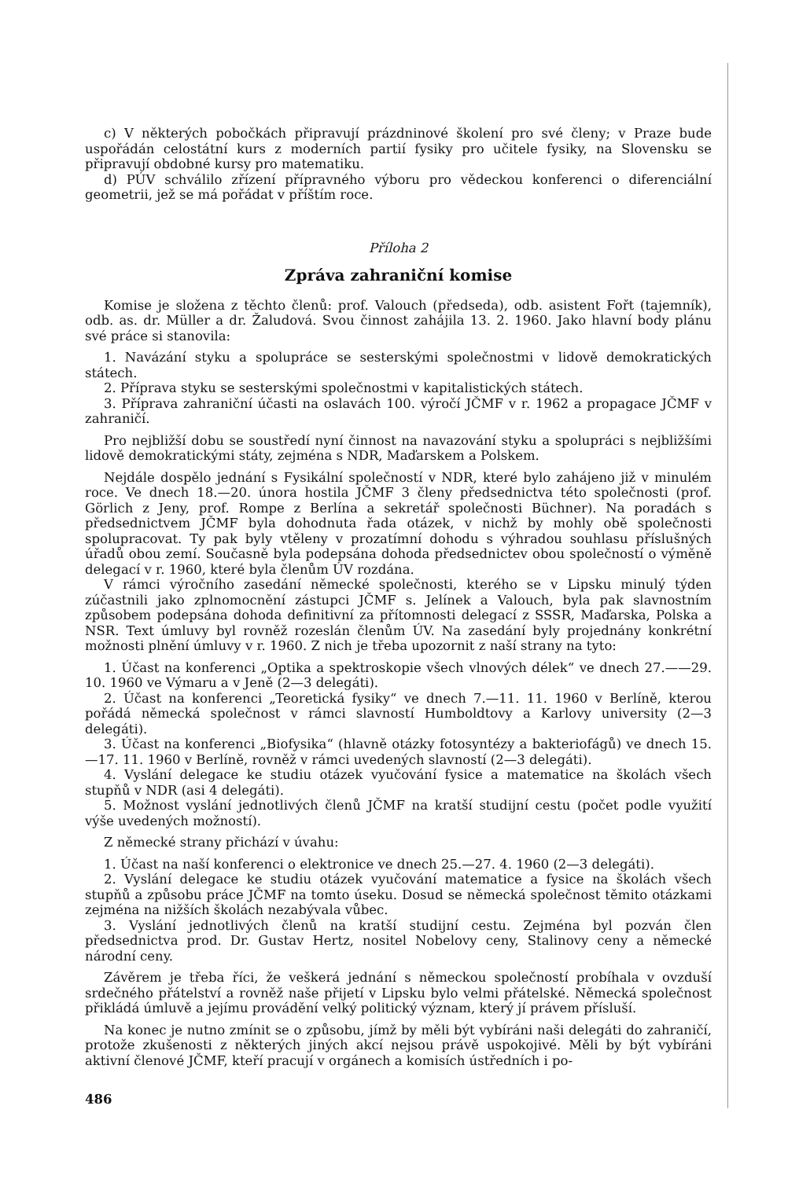c) V některých pobočkách připravují prázdninové školení pro své členy; v Praze bude uspořádán celostátní kurs z moderních partií fysiky pro učitele fysiky, na Slovensku se připravují obdobné kursy pro matematiku.
d) PÚV schválilo zřízení přípravného výboru pro vědeckou konferenci o diferenciální geometrii, jež se má pořádat v příštím roce.
Příloha 2
Zpráva zahraniční komise
Komise je složena z těchto členů: prof. Valouch (předseda), odb. asistent Fořt (tajemník), odb. as. dr. Müller a dr. Žaludová. Svou činnost zahájila 13. 2. 1960. Jako hlavní body plánu své práce si stanovila:
1. Navázání styku a spolupráce se sesterskými společnostmi v lidově demokratických státech.
2. Příprava styku se sesterskými společnostmi v kapitalistických státech.
3. Příprava zahraniční účasti na oslavách 100. výročí JČMF v r. 1962 a propagace JČMF v zahraničí.
Pro nejbližší dobu se soustředí nyní činnost na navazování styku a spolupráci s nejbližšími lidově demokratickými státy, zejména s NDR, Maďarskem a Polskem.
Nejdále dospělo jednání s Fysikální společností v NDR, které bylo zahájeno již v minulém roce. Ve dnech 18.—20. února hostila JČMF 3 členy předsednictva této společnosti (prof. Görlich z Jeny, prof. Rompe z Berlína a sekretář společnosti Büchner). Na poradách s předsednictvem JČMF byla dohodnuta řada otázek, v nichž by mohly obě společnosti spolupracovat. Ty pak byly vtěleny v prozatímní dohodu s výhradou souhlasu příslušných úřadů obou zemí. Současně byla podepsána dohoda předsednictev obou společností o výměně delegací v r. 1960, které byla členům ÚV rozdána.
V rámci výročního zasedání německé společnosti, kterého se v Lipsku minulý týden zúčastnili jako zplnomocnění zástupci JČMF s. Jelínek a Valouch, byla pak slavnostním způsobem podepsána dohoda definitivní za přítomnosti delegací z SSSR, Maďarska, Polska a NSR. Text úmluvy byl rovněž rozeslán členům ÚV. Na zasedání byly projednány konkrétní možnosti plnění úmluvy v r. 1960. Z nich je třeba upozornit z naší strany na tyto:
1. Účast na konferenci „Optika a spektroskopie všech vlnových délek“ ve dnech 27.——29. 10. 1960 ve Výmaru a v Jeně (2—3 delegáti).
2. Účast na konferenci „Teoretická fysiky“ ve dnech 7.—11. 11. 1960 v Berlíně, kterou pořádá německá společnost v rámci slavností Humboldtovy a Karlovy university (2—3 delegáti).
3. Účast na konferenci „Biofysika“ (hlavně otázky fotosyntézy a bakteriofágů) ve dnech 15.—17. 11. 1960 v Berlíně, rovněž v rámci uvedených slavností (2—3 delegáti).
4. Vyslání delegace ke studiu otázek vyučování fysice a matematice na školách všech stupňů v NDR (asi 4 delegáti).
5. Možnost vyslání jednotlivých členů JČMF na kratší studijní cestu (počet podle využití výše uvedených možností).
Z německé strany přichází v úvahu:
1. Účast na naší konferenci o elektronice ve dnech 25.—27. 4. 1960 (2—3 delegáti).
2. Vyslání delegace ke studiu otázek vyučování matematice a fysice na školách všech stupňů a způsobu práce JČMF na tomto úseku. Dosud se německá společnost těmito otázkami zejména na nižších školách nezabývala vůbec.
3. Vyslání jednotlivých členů na kratší studijní cestu. Zejména byl pozván člen předsednictva prod. Dr. Gustav Hertz, nositel Nobelovy ceny, Stalinovy ceny a německé národní ceny.
Závěrem je třeba říci, že veškerá jednání s německou společností probíhala v ovzduší srdečného přátelství a rovněž naše přijetí v Lipsku bylo velmi přátelské. Německá společnost přikládá úmluvě a jejímu provádění velký politický význam, který jí právem přísluší.
Na konec je nutno zmínit se o způsobu, jímž by měli být vybíráni naši delegáti do zahraničí, protože zkušenosti z některých jiných akcí nejsou právě uspokojivé. Měli by být vybíráni aktivní členové JČMF, kteří pracují v orgánech a komisích ústředních i po-
486